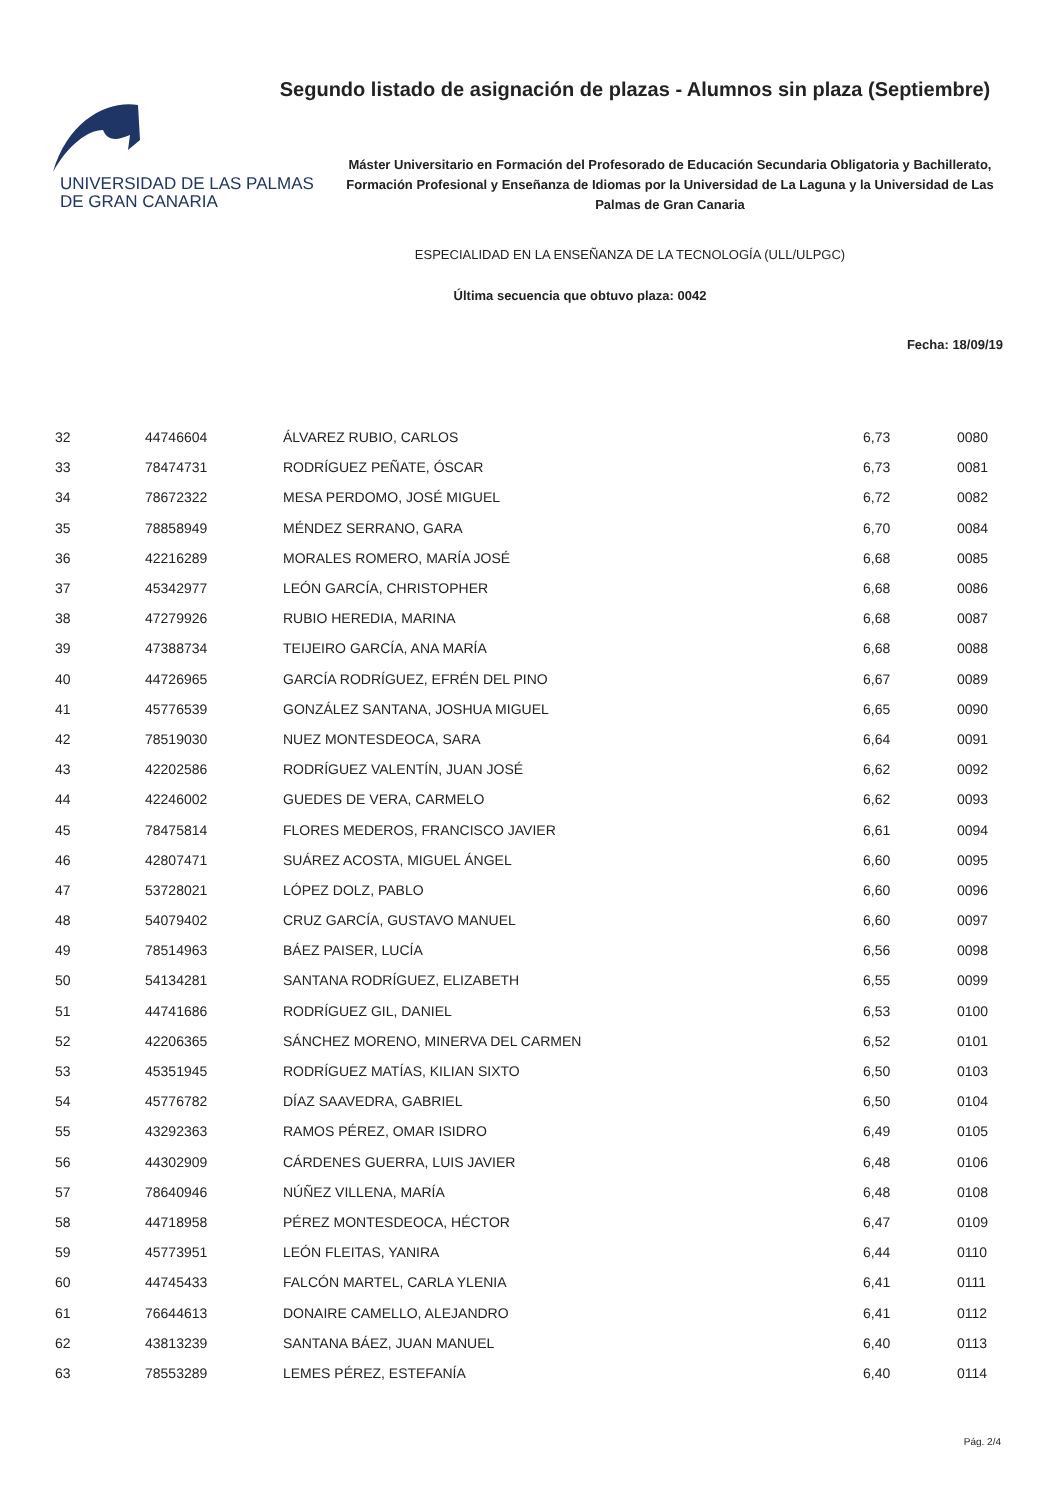UNIVERSIDAD DE LAS PALMAS
DE GRAN CANARIA
Segundo listado de asignación de plazas - Alumnos sin plaza (Septiembre)
Máster Universitario en Formación del Profesorado de Educación Secundaria Obligatoria y Bachillerato, Formación Profesional y Enseñanza de Idiomas por la Universidad de La Laguna y la Universidad de Las Palmas de Gran Canaria
ESPECIALIDAD EN LA ENSEÑANZA DE LA TECNOLOGÍA (ULL/ULPGC)
Última secuencia que obtuvo plaza: 0042
Fecha: 18/09/19
| 32 | 44746604 | ÁLVAREZ RUBIO, CARLOS | 6,73 | 0080 |
| 33 | 78474731 | RODRÍGUEZ PEÑATE, ÓSCAR | 6,73 | 0081 |
| 34 | 78672322 | MESA PERDOMO, JOSÉ MIGUEL | 6,72 | 0082 |
| 35 | 78858949 | MÉNDEZ SERRANO, GARA | 6,70 | 0084 |
| 36 | 42216289 | MORALES ROMERO, MARÍA JOSÉ | 6,68 | 0085 |
| 37 | 45342977 | LEÓN GARCÍA, CHRISTOPHER | 6,68 | 0086 |
| 38 | 47279926 | RUBIO HEREDIA, MARINA | 6,68 | 0087 |
| 39 | 47388734 | TEIJEIRO GARCÍA, ANA MARÍA | 6,68 | 0088 |
| 40 | 44726965 | GARCÍA RODRÍGUEZ, EFRÉN DEL PINO | 6,67 | 0089 |
| 41 | 45776539 | GONZÁLEZ SANTANA, JOSHUA MIGUEL | 6,65 | 0090 |
| 42 | 78519030 | NUEZ MONTESDEOCA, SARA | 6,64 | 0091 |
| 43 | 42202586 | RODRÍGUEZ VALENTÍN, JUAN JOSÉ | 6,62 | 0092 |
| 44 | 42246002 | GUEDES DE VERA, CARMELO | 6,62 | 0093 |
| 45 | 78475814 | FLORES MEDEROS, FRANCISCO JAVIER | 6,61 | 0094 |
| 46 | 42807471 | SUÁREZ ACOSTA, MIGUEL ÁNGEL | 6,60 | 0095 |
| 47 | 53728021 | LÓPEZ DOLZ, PABLO | 6,60 | 0096 |
| 48 | 54079402 | CRUZ GARCÍA, GUSTAVO MANUEL | 6,60 | 0097 |
| 49 | 78514963 | BÁEZ PAISER, LUCÍA | 6,56 | 0098 |
| 50 | 54134281 | SANTANA RODRÍGUEZ, ELIZABETH | 6,55 | 0099 |
| 51 | 44741686 | RODRÍGUEZ GIL, DANIEL | 6,53 | 0100 |
| 52 | 42206365 | SÁNCHEZ MORENO, MINERVA DEL CARMEN | 6,52 | 0101 |
| 53 | 45351945 | RODRÍGUEZ MATÍAS, KILIAN SIXTO | 6,50 | 0103 |
| 54 | 45776782 | DÍAZ SAAVEDRA, GABRIEL | 6,50 | 0104 |
| 55 | 43292363 | RAMOS PÉREZ, OMAR ISIDRO | 6,49 | 0105 |
| 56 | 44302909 | CÁRDENES GUERRA, LUIS JAVIER | 6,48 | 0106 |
| 57 | 78640946 | NÚÑEZ VILLENA, MARÍA | 6,48 | 0108 |
| 58 | 44718958 | PÉREZ MONTESDEOCA, HÉCTOR | 6,47 | 0109 |
| 59 | 45773951 | LEÓN FLEITAS, YANIRA | 6,44 | 0110 |
| 60 | 44745433 | FALCÓN MARTEL, CARLA YLENIA | 6,41 | 0111 |
| 61 | 76644613 | DONAIRE CAMELLO, ALEJANDRO | 6,41 | 0112 |
| 62 | 43813239 | SANTANA BÁEZ, JUAN MANUEL | 6,40 | 0113 |
| 63 | 78553289 | LEMES PÉREZ, ESTEFANÍA | 6,40 | 0114 |
Pág. 2/4